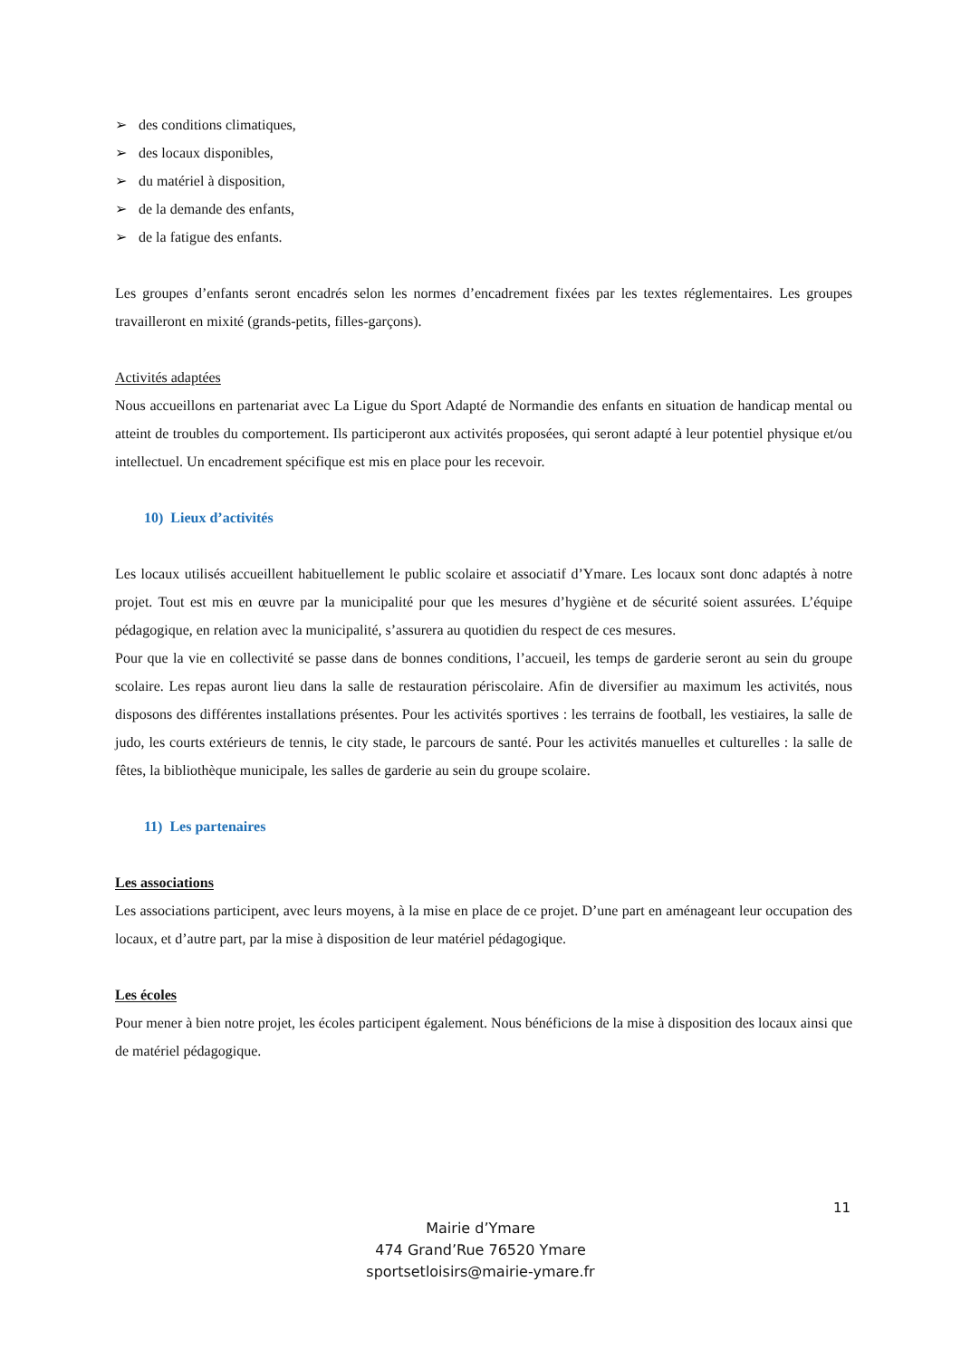➢ des conditions climatiques,
➢ des locaux disponibles,
➢ du matériel à disposition,
➢ de la demande des enfants,
➢ de la fatigue des enfants.
Les groupes d’enfants seront encadrés selon les normes d’encadrement fixées par les textes réglementaires. Les groupes travailleront en mixité (grands-petits, filles-garçons).
Activités adaptées
Nous accueillons en partenariat avec La Ligue du Sport Adapté de Normandie des enfants en situation de handicap mental ou atteint de troubles du comportement. Ils participeront aux activités proposées, qui seront adapté à leur potentiel physique et/ou intellectuel. Un encadrement spécifique est mis en place pour les recevoir.
10) Lieux d’activités
Les locaux utilisés accueillent habituellement le public scolaire et associatif d’Ymare. Les locaux sont donc adaptés à notre projet. Tout est mis en œuvre par la municipalité pour que les mesures d’hygiène et de sécurité soient assurées. L’équipe pédagogique, en relation avec la municipalité, s’assurera au quotidien du respect de ces mesures.
Pour que la vie en collectivité se passe dans de bonnes conditions, l’accueil, les temps de garderie seront au sein du groupe scolaire. Les repas auront lieu dans la salle de restauration périscolaire. Afin de diversifier au maximum les activités, nous disposons des différentes installations présentes. Pour les activités sportives : les terrains de football, les vestiaires, la salle de judo, les courts extérieurs de tennis, le city stade, le parcours de santé. Pour les activités manuelles et culturelles : la salle de fêtes, la bibliothèque municipale, les salles de garderie au sein du groupe scolaire.
11) Les partenaires
Les associations
Les associations participent, avec leurs moyens, à la mise en place de ce projet. D’une part en aménageant leur occupation des locaux, et d’autre part, par la mise à disposition de leur matériel pédagogique.
Les écoles
Pour mener à bien notre projet, les écoles participent également. Nous bénéficions de la mise à disposition des locaux ainsi que de matériel pédagogique.
11
Mairie d’Ymare
474 Grand’Rue 76520 Ymare
sportsetloisirs@mairie-ymare.fr